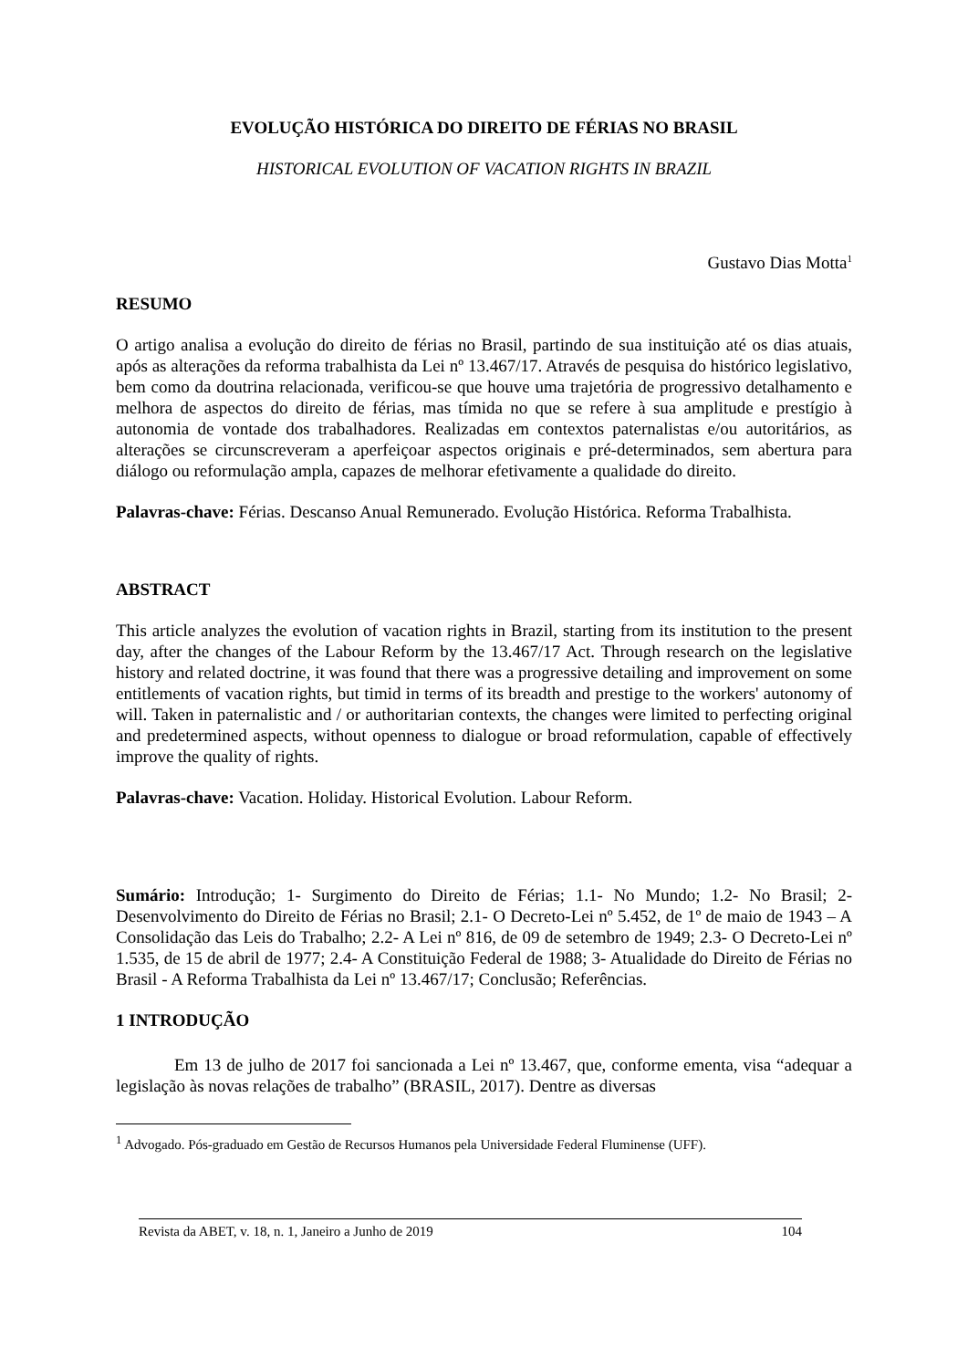EVOLUÇÃO HISTÓRICA DO DIREITO DE FÉRIAS NO BRASIL
HISTORICAL EVOLUTION OF VACATION RIGHTS IN BRAZIL
Gustavo Dias Motta<sup>1</sup>
RESUMO
O artigo analisa a evolução do direito de férias no Brasil, partindo de sua instituição até os dias atuais, após as alterações da reforma trabalhista da Lei nº 13.467/17. Através de pesquisa do histórico legislativo, bem como da doutrina relacionada, verificou-se que houve uma trajetória de progressivo detalhamento e melhora de aspectos do direito de férias, mas tímida no que se refere à sua amplitude e prestígio à autonomia de vontade dos trabalhadores. Realizadas em contextos paternalistas e/ou autoritários, as alterações se circunscreveram a aperfeiçoar aspectos originais e pré-determinados, sem abertura para diálogo ou reformulação ampla, capazes de melhorar efetivamente a qualidade do direito.
Palavras-chave: Férias. Descanso Anual Remunerado. Evolução Histórica. Reforma Trabalhista.
ABSTRACT
This article analyzes the evolution of vacation rights in Brazil, starting from its institution to the present day, after the changes of the Labour Reform by the 13.467/17 Act. Through research on the legislative history and related doctrine, it was found that there was a progressive detailing and improvement on some entitlements of vacation rights, but timid in terms of its breadth and prestige to the workers' autonomy of will. Taken in paternalistic and / or authoritarian contexts, the changes were limited to perfecting original and predetermined aspects, without openness to dialogue or broad reformulation, capable of effectively improve the quality of rights.
Palavras-chave: Vacation. Holiday. Historical Evolution. Labour Reform.
Sumário: Introdução; 1- Surgimento do Direito de Férias; 1.1- No Mundo; 1.2- No Brasil; 2- Desenvolvimento do Direito de Férias no Brasil; 2.1- O Decreto-Lei nº 5.452, de 1º de maio de 1943 – A Consolidação das Leis do Trabalho; 2.2- A Lei nº 816, de 09 de setembro de 1949; 2.3- O Decreto-Lei nº 1.535, de 15 de abril de 1977; 2.4- A Constituição Federal de 1988; 3- Atualidade do Direito de Férias no Brasil - A Reforma Trabalhista da Lei nº 13.467/17; Conclusão; Referências.
1 INTRODUÇÃO
Em 13 de julho de 2017 foi sancionada a Lei nº 13.467, que, conforme ementa, visa “adequar a legislação às novas relações de trabalho” (BRASIL, 2017). Dentre as diversas
<sup>1</sup> Advogado. Pós-graduado em Gestão de Recursos Humanos pela Universidade Federal Fluminense (UFF).
Revista da ABET, v. 18, n. 1, Janeiro a Junho de 2019 104